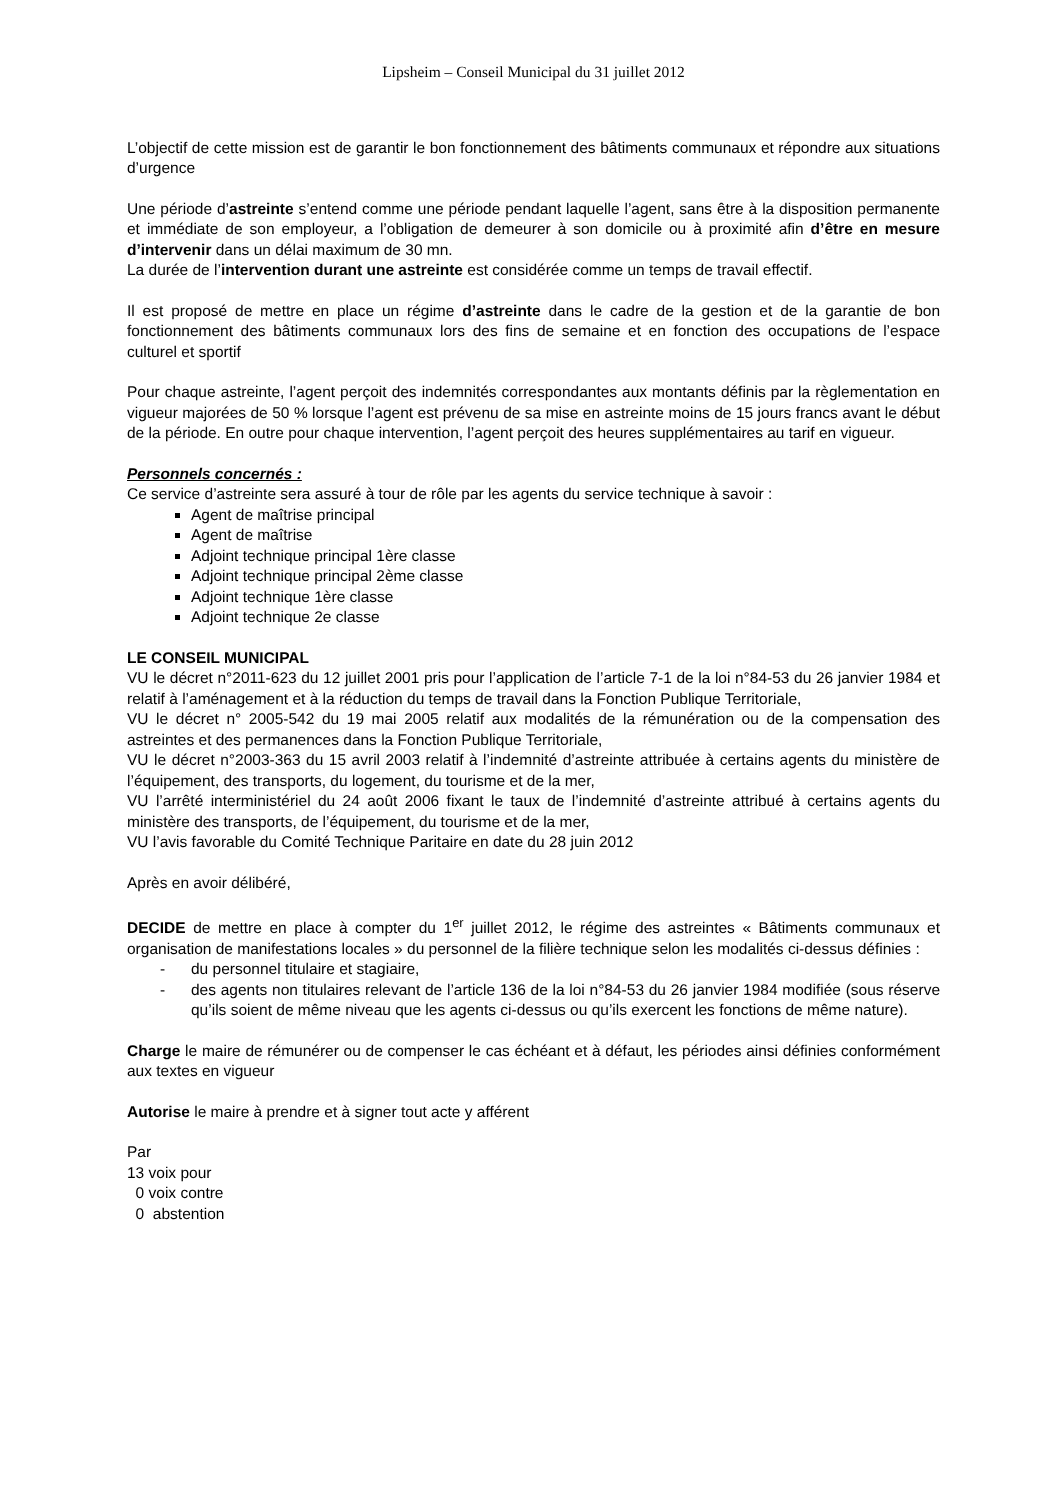Lipsheim – Conseil Municipal du 31 juillet 2012
L’objectif de cette mission est de garantir le bon fonctionnement des bâtiments communaux et répondre aux situations d’urgence
Une période d’astreinte s’entend comme une période pendant laquelle l’agent, sans être à la disposition permanente et immédiate de son employeur, a l’obligation de demeurer à son domicile ou à proximité afin d’être en mesure d’intervenir dans un délai maximum de 30 mn.
La durée de l’intervention durant une astreinte est considérée comme un temps de travail effectif.
Il est proposé de mettre en place un régime d’astreinte dans le cadre de la gestion et de la garantie de bon fonctionnement des bâtiments communaux lors des fins de semaine et en fonction des occupations de l’espace culturel et sportif
Pour chaque astreinte, l’agent perçoit des indemnités correspondantes aux montants définis par la règlementation en vigueur majorées de 50 % lorsque l’agent est prévenu de sa mise en astreinte moins de 15 jours francs avant le début de la période. En outre pour chaque intervention, l’agent perçoit des heures supplémentaires au tarif en vigueur.
Personnels concernés :
Ce service d’astreinte sera assuré à tour de rôle par les agents du service technique à savoir :
Agent de maîtrise principal
Agent de maîtrise
Adjoint technique principal 1ère classe
Adjoint technique principal 2ème classe
Adjoint technique 1ère classe
Adjoint technique 2e classe
LE CONSEIL MUNICIPAL
VU le décret n°2011-623 du 12 juillet 2001 pris pour l’application de l’article 7-1 de la loi n°84-53 du 26 janvier 1984 et relatif à l’aménagement et à la réduction du temps de travail dans la Fonction Publique Territoriale,
VU le décret n° 2005-542 du 19 mai 2005 relatif aux modalités de la rémunération ou de la compensation des astreintes et des permanences dans la Fonction Publique Territoriale,
VU le décret n°2003-363 du 15 avril 2003 relatif à l’indemnité d’astreinte attribuée à certains agents du ministère de l’équipement, des transports, du logement, du tourisme et de la mer,
VU l’arrêté interministériel du 24 août 2006 fixant le taux de l’indemnité d’astreinte attribué à certains agents du ministère des transports, de l’équipement, du tourisme et de la mer,
VU l’avis favorable du Comité Technique Paritaire en date du 28 juin 2012
Après en avoir délibéré,
DECIDE de mettre en place à compter du 1<sup>er</sup> juillet 2012, le régime des astreintes « Bâtiments communaux et organisation de manifestations locales » du personnel de la filière technique selon les modalités ci-dessus définies :
- du personnel titulaire et stagiaire,
- des agents non titulaires relevant de l’article 136 de la loi n°84-53 du 26 janvier 1984 modifiée (sous réserve qu’ils soient de même niveau que les agents ci-dessus ou qu’ils exercent les fonctions de même nature).
Charge le maire de rémunérer ou de compenser le cas échéant et à défaut, les périodes ainsi définies conformément aux textes en vigueur
Autorise le maire à prendre et à signer tout acte y afférent
Par
13 voix pour
0 voix contre
0 abstention